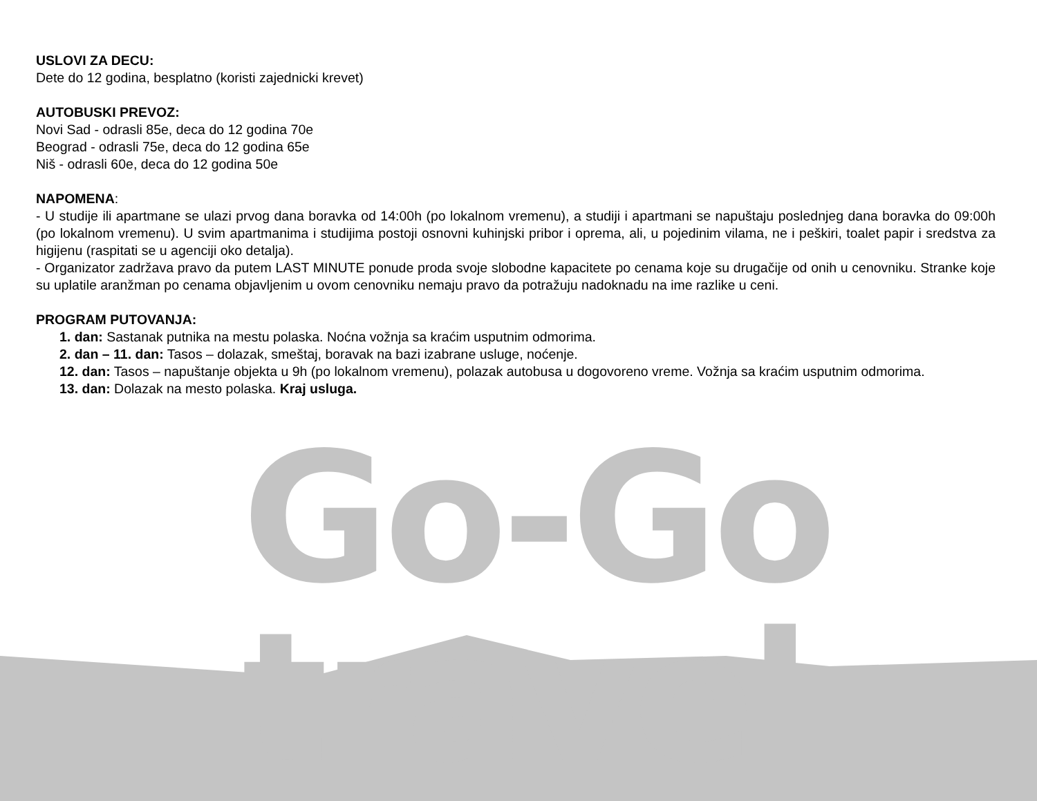Go-Go travel
USLOVI ZA DECU:
Dete do 12 godina, besplatno (koristi zajednicki krevet)
AUTOBUSKI PREVOZ:
Novi Sad - odrasli 85e, deca do 12 godina 70e
Beograd - odrasli 75e, deca do 12 godina 65e
Niš - odrasli 60e, deca do 12 godina 50e
NAPOMENA:
- U studije ili apartmane se ulazi prvog dana boravka od 14:00h (po lokalnom vremenu), a studiji i apartmani se napuštaju poslednjeg dana boravka do 09:00h (po lokalnom vremenu). U svim apartmanima i studijima postoji osnovni kuhinjski pribor i oprema, ali, u pojedinim vilama, ne i peškiri, toalet papir i sredstva za higijenu (raspitati se u agenciji oko detalja).
- Organizator zadržava pravo da putem LAST MINUTE ponude proda svoje slobodne kapacitete po cenama koje su drugačije od onih u cenovniku. Stranke koje su uplatile aranžman po cenama objavljenim u ovom cenovniku nemaju pravo da potražuju nadoknadu na ime razlike u ceni.
PROGRAM PUTOVANJA:
1. dan: Sastanak putnika na mestu polaska. Noćna vožnja sa kraćim usputnim odmorima.
2. dan – 11. dan: Tasos – dolazak, smeštaj, boravak na bazi izabrane usluge, noćenje.
12. dan: Tasos – napuštanje objekta u 9h (po lokalnom vremenu), polazak autobusa u dogovoreno vreme. Vožnja sa kraćim usputnim odmorima.
13. dan: Dolazak na mesto polaska. Kraj usluga.